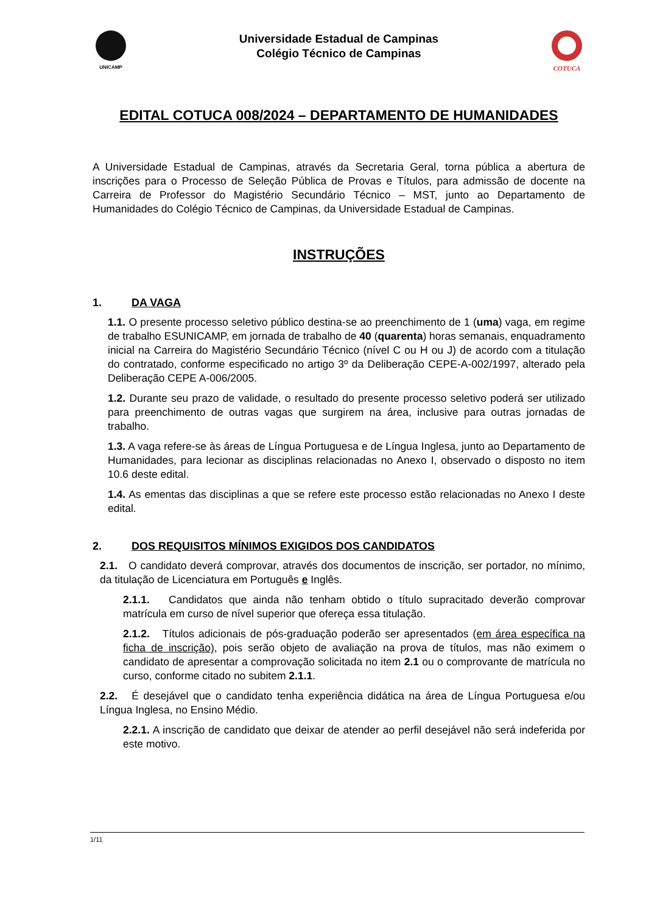UNICAMP
Universidade Estadual de Campinas
Colégio Técnico de Campinas
COTUCA
EDITAL COTUCA 008/2024 – DEPARTAMENTO DE HUMANIDADES
A Universidade Estadual de Campinas, através da Secretaria Geral, torna pública a abertura de inscrições para o Processo de Seleção Pública de Provas e Títulos, para admissão de docente na Carreira de Professor do Magistério Secundário Técnico – MST, junto ao Departamento de Humanidades do Colégio Técnico de Campinas, da Universidade Estadual de Campinas.
INSTRUÇÕES
1. DA VAGA
1.1. O presente processo seletivo público destina-se ao preenchimento de 1 (uma) vaga, em regime de trabalho ESUNICAMP, em jornada de trabalho de 40 (quarenta) horas semanais, enquadramento inicial na Carreira do Magistério Secundário Técnico (nível C ou H ou J) de acordo com a titulação do contratado, conforme especificado no artigo 3º da Deliberação CEPE-A-002/1997, alterado pela Deliberação CEPE A-006/2005.
1.2. Durante seu prazo de validade, o resultado do presente processo seletivo poderá ser utilizado para preenchimento de outras vagas que surgirem na área, inclusive para outras jornadas de trabalho.
1.3. A vaga refere-se às áreas de Língua Portuguesa e de Língua Inglesa, junto ao Departamento de Humanidades, para lecionar as disciplinas relacionadas no Anexo I, observado o disposto no item 10.6 deste edital.
1.4. As ementas das disciplinas a que se refere este processo estão relacionadas no Anexo I deste edital.
2. DOS REQUISITOS MÍNIMOS EXIGIDOS DOS CANDIDATOS
2.1. O candidato deverá comprovar, através dos documentos de inscrição, ser portador, no mínimo, da titulação de Licenciatura em Português e Inglês.
2.1.1. Candidatos que ainda não tenham obtido o título supracitado deverão comprovar matrícula em curso de nível superior que ofereça essa titulação.
2.1.2. Títulos adicionais de pós-graduação poderão ser apresentados (em área específica na ficha de inscrição), pois serão objeto de avaliação na prova de títulos, mas não eximem o candidato de apresentar a comprovação solicitada no item 2.1 ou o comprovante de matrícula no curso, conforme citado no subitem 2.1.1.
2.2. É desejável que o candidato tenha experiência didática na área de Língua Portuguesa e/ou Língua Inglesa, no Ensino Médio.
2.2.1. A inscrição de candidato que deixar de atender ao perfil desejável não será indeferida por este motivo.
1/11